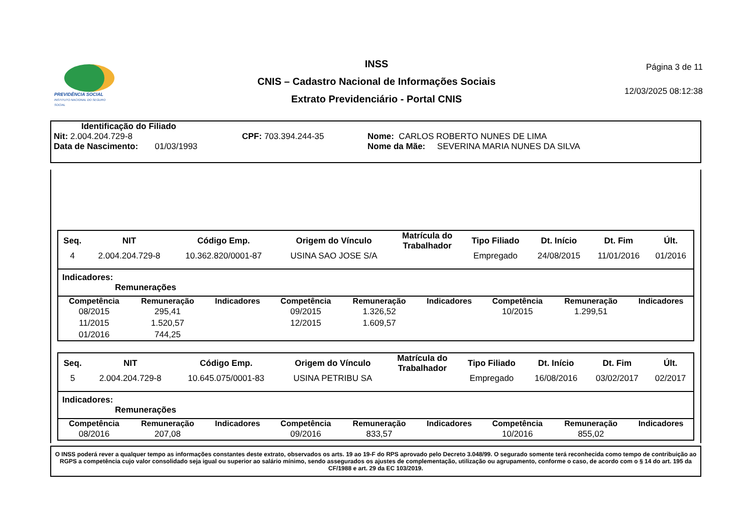PREVIDÊNCIA SOCIAL
INSTITUTO NACIONAL DO SEGURO SOCIAL
INSS
CNIS – Cadastro Nacional de Informações Sociais
Extrato Previdenciário - Portal CNIS
Página 3 de 11
12/03/2025 08:12:38
Identificação do Filiado
Nit: 2.004.204.729-8 CPF: 703.394.244-35 Nome: CARLOS ROBERTO NUNES DE LIMA
Data de Nascimento: 01/03/1993 Nome da Mãe: SEVERINA MARIA NUNES DA SILVA
| Seq. | NIT | Código Emp. | Origem do Vínculo | Matrícula do Trabalhador | Tipo Filiado | Dt. Início | Dt. Fim | Últ. |
| --- | --- | --- | --- | --- | --- | --- | --- | --- |
| 4 | 2.004.204.729-8 | 10.362.820/0001-87 | USINA SAO JOSE S/A | | Empregado | 24/08/2015 | 11/01/2016 | 01/2016 |
Indicadores:
Remunerações
| Competência | Remuneração | Indicadores | Competência | Remuneração | Indicadores | Competência | Remuneração | Indicadores |
| --- | --- | --- | --- | --- | --- | --- | --- | --- |
| 08/2015 | 295,41 | | 09/2015 | 1.326,52 | | 10/2015 | 1.299,51 | |
| 11/2015 | 1.520,57 | | 12/2015 | 1.609,57 | | | | |
| 01/2016 | 744,25 | | | | | | | |
| Seq. | NIT | Código Emp. | Origem do Vínculo | Matrícula do Trabalhador | Tipo Filiado | Dt. Início | Dt. Fim | Últ. |
| --- | --- | --- | --- | --- | --- | --- | --- | --- |
| 5 | 2.004.204.729-8 | 10.645.075/0001-83 | USINA PETRIBU SA | | Empregado | 16/08/2016 | 03/02/2017 | 02/2017 |
Indicadores:
Remunerações
| Competência | Remuneração | Indicadores | Competência | Remuneração | Indicadores | Competência | Remuneração | Indicadores |
| --- | --- | --- | --- | --- | --- | --- | --- | --- |
| 08/2016 | 207,08 | | 09/2016 | 833,57 | | 10/2016 | 855,02 | |
O INSS poderá rever a qualquer tempo as informações constantes deste extrato, observados os arts. 19 ao 19-F do RPS aprovado pelo Decreto 3.048/99. O segurado somente terá reconhecida como tempo de contribuição ao RGPS a competência cujo valor consolidado seja igual ou superior ao salário mínimo, sendo assegurados os ajustes de complementação, utilização ou agrupamento, conforme o caso, de acordo com o § 14 do art. 195 da CF/1988 e art. 29 da EC 103/2019.